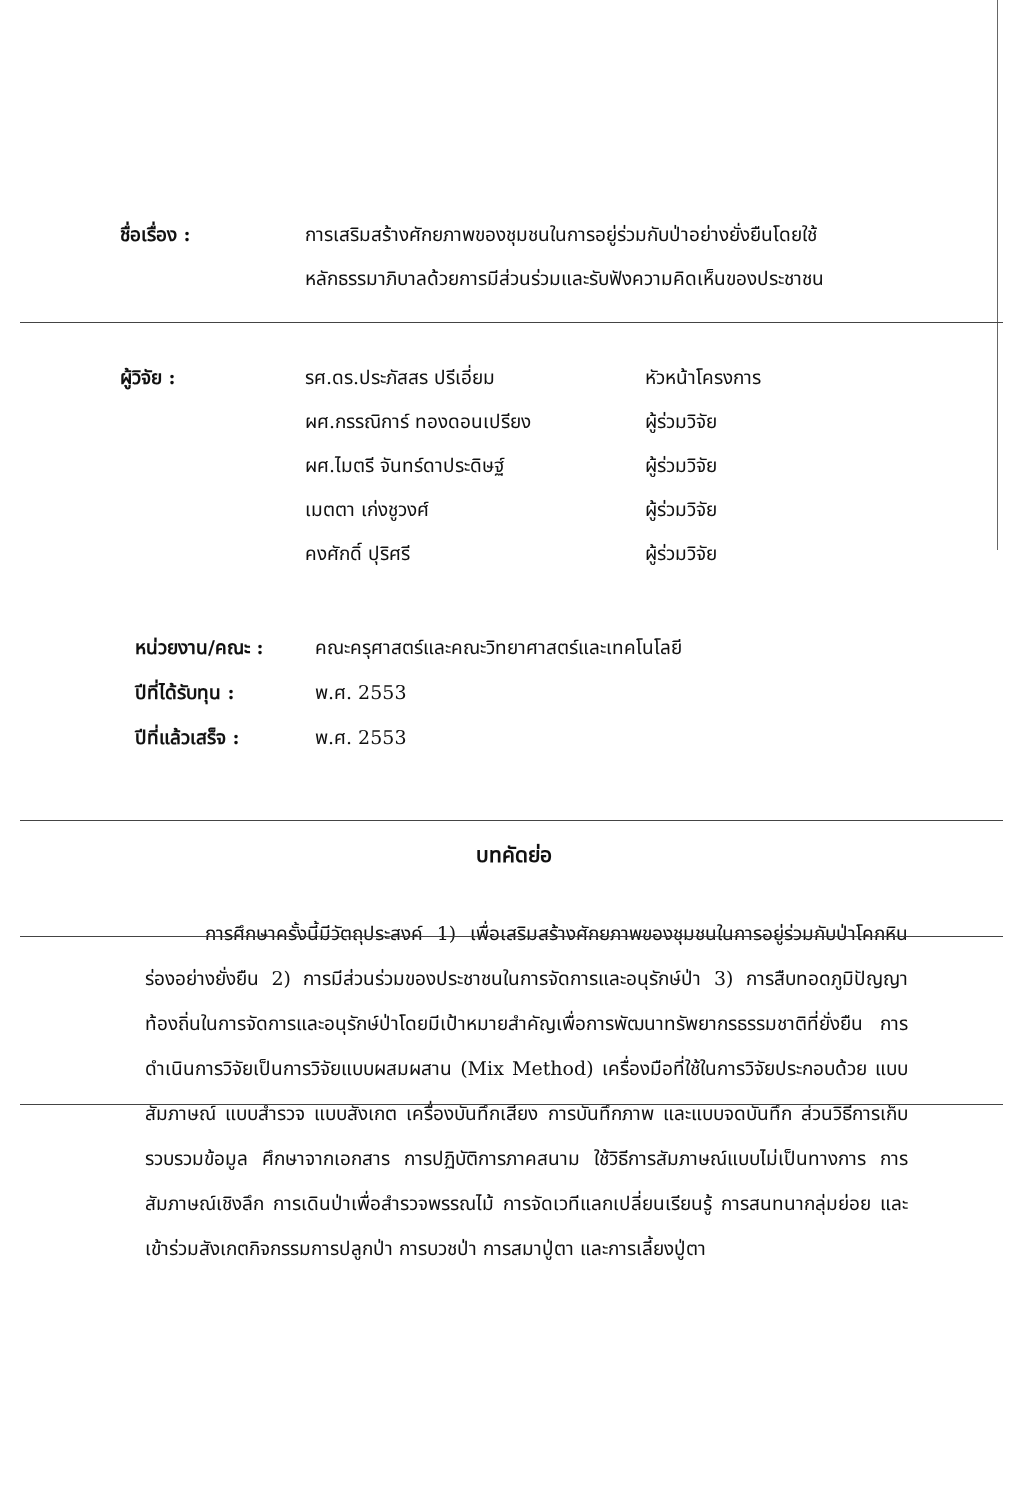ชื่อเรื่อง : การเสริมสร้างศักยภาพของชุมชนในการอยู่ร่วมกับป่าอย่างยั่งยืนโดยใช้หลักธรรมาภิบาลด้วยการมีส่วนร่วมและรับฟังความคิดเห็นของประชาชน
ผู้วิจัย : รศ.ดร.ประภัสสร ปรีเอี่ยม
ผศ.กรรณิการ์ ทองดอนเปรียง
ผศ.ไมตรี จันทร์ดาประดิษฐ์
เมตตา เก่งชูวงศ์
คงศักดิ์ ปุริศรี
หัวหน้าโครงการ
ผู้ร่วมวิจัย
ผู้ร่วมวิจัย
ผู้ร่วมวิจัย
ผู้ร่วมวิจัย
หน่วยงาน/คณะ : คณะครุศาสตร์และคณะวิทยาศาสตร์และเทคโนโลยี
ปีที่ได้รับทุน :
พ.ศ. 2553
ปีที่แล้วเสร็จ :
พ.ศ. 2553
บทคัดย่อ
การศึกษาครั้งนี้มีวัตถุประสงค์ 1) เพื่อเสริมสร้างศักยภาพของชุมชนในการอยู่ร่วมกับป่าโคกหินร่องอย่างยั่งยืน 2) การมีส่วนร่วมของประชาชนในการจัดการและอนุรักษ์ป่า 3) การสืบทอดภูมิปัญญาท้องถิ่นในการจัดการและอนุรักษ์ป่าโดยมีเป้าหมายสำคัญเพื่อการพัฒนาทรัพยากรธรรมชาติที่ยั่งยืน การดำเนินการวิจัยเป็นการวิจัยแบบผสมผสาน (Mix Method) เครื่องมือที่ใช้ในการวิจัยประกอบด้วย แบบสัมภาษณ์ แบบสำรวจ แบบสังเกต เครื่องบันทึกเสียง การบันทึกภาพ และแบบจดบันทึก ส่วนวิธีการเก็บรวบรวมข้อมูล ศึกษาจากเอกสาร การปฏิบัติการภาคสนาม ใช้วิธีการสัมภาษณ์แบบไม่เป็นทางการ การสัมภาษณ์เชิงลึก การเดินป่าเพื่อสำรวจพรรณไม้ การจัดเวทีแลกเปลี่ยนเรียนรู้ การสนทนากลุ่มย่อย และเข้าร่วมสังเกตกิจกรรมการปลูกป่า การบวชป่า การสมาปู่ตา และการเลี้ยงปู่ตา